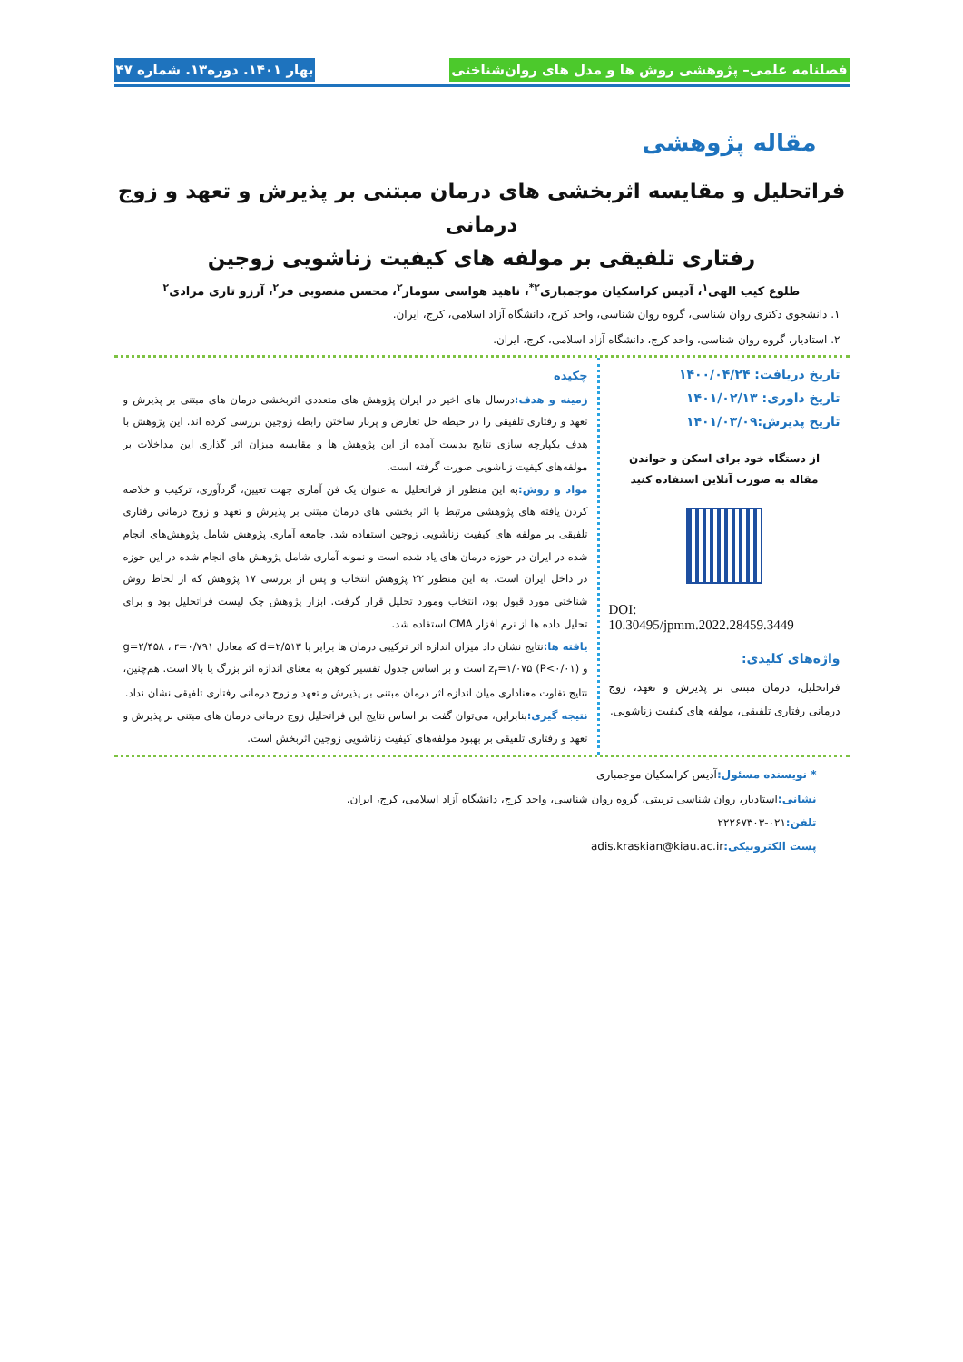فصلنامه علمی– پژوهشی روش ها و مدل های روان‌شناختی بهار ۱۴۰۱. دوره۱۳. شماره ۴۷
مقاله پژوهشی
فراتحلیل و مقایسه اثربخشی های درمان مبتنی بر پذیرش و تعهد و زوج درمانی
رفتاری تلفیقی بر مولفه های کیفیت زناشویی زوجین
طلوع کیب الهی<sup>۱</sup>، آدیس کراسکیان موجمباری<sup>۲*</sup>، ناهید هواسی سومار<sup>۲</sup>، محسن منصوبی فر<sup>۲</sup>، آرزو تاری مرادی<sup>۲</sup>
۱. دانشجوی دکتری روان شناسی، گروه روان شناسی، واحد کرج، دانشگاه آزاد اسلامی، کرج، ایران.
۲. استادیار، گروه روان شناسی، واحد کرج، دانشگاه آزاد اسلامی، کرج، ایران.
تاریخ دریافت: ۱۴۰۰/۰۴/۲۴
تاریخ داوری: ۱۴۰۱/۰۲/۱۳
تاریخ پذیرش:۱۴۰۱/۰۳/۰۹
از دستگاه خود برای اسکن و خواندن
مقاله به صورت آنلاین استفاده کنید
DOI:
10.30495/jpmm.2022.28459.3449
واژه‌های کلیدی:
فراتحلیل، درمان مبتنی بر پذیرش و تعهد، زوج درمانی رفتاری تلفیقی، مولفه های کیفیت زناشویی.
چکیده
زمینه و هدف: درسال های اخیر در ایران پژوهش های متعددی اثربخشی درمان های مبتنی بر پذیرش و تعهد و رفتاری تلفیقی را در حیطه حل تعارض و پربار ساختن رابطه زوجین بررسی کرده اند. این پژوهش با هدف یکپارچه سازی نتایج بدست آمده از این پژوهش ها و مقایسه میزان اثر گذاری این مداخلات بر مولفه‌های کیفیت زناشویی صورت گرفته است.
مواد و روش: به این منظور از فراتحلیل به عنوان یک فن آماری جهت تعیین، گردآوری، ترکیب و خلاصه کردن یافته های پژوهشی مرتبط با اثر بخشی های درمان مبتنی بر پذیرش و تعهد و زوج درمانی رفتاری تلفیقی بر مولفه های کیفیت زناشویی زوجین استفاده شد. جامعه آماری پژوهش شامل پژوهش‌های انجام شده در ایران در حوزه درمان های یاد شده است و نمونه آماری شامل پژوهش های انجام شده در این حوزه در داخل ایران است. به این منظور ۲۲ پژوهش انتخاب و پس از بررسی ۱۷ پژوهش که از لحاظ روش شناختی مورد قبول بود، انتخاب ومورد تحلیل قرار گرفت. ابزار پژوهش چک لیست فراتحلیل بود و برای تحلیل داده ها از نرم افزار CMA استفاده شد.
یافته ها: نتایج نشان داد میزان اندازه اثر ترکیبی درمان ها برابر با d=۲/۵۱۳ که معادل g=۲/۴۵۸ ، r=۰/۷۹۱ و z<sub>r</sub>=۱/۰۷۵ (P<۰/۰۱) است و بر اساس جدول تفسیر کوهن به معنای اندازه اثر بزرگ یا بالا است. هم‌چنین، نتایج تفاوت معناداری میان اندازه اثر درمان مبتنی بر پذیرش و تعهد و زوج درمانی رفتاری تلفیقی نشان نداد.
نتیجه گیری: بنابراین، می‌توان گفت بر اساس نتایج این فراتحلیل زوج درمانی درمان های مبتنی بر پذیرش و تعهد و رفتاری تلفیقی بر بهبود مولفه‌های کیفیت زناشویی زوجین اثربخش است.
* نویسنده مسئول: آدیس کراسکیان موجمباری
نشانی: استادیار، روان شناسی تربیتی، گروه روان شناسی، واحد کرج، دانشگاه آزاد اسلامی، کرج، ایران.
تلفن: ۰۲۱-۲۲۲۶۷۳۰۳
پست الکترونیکی: adis.kraskian@kiau.ac.ir